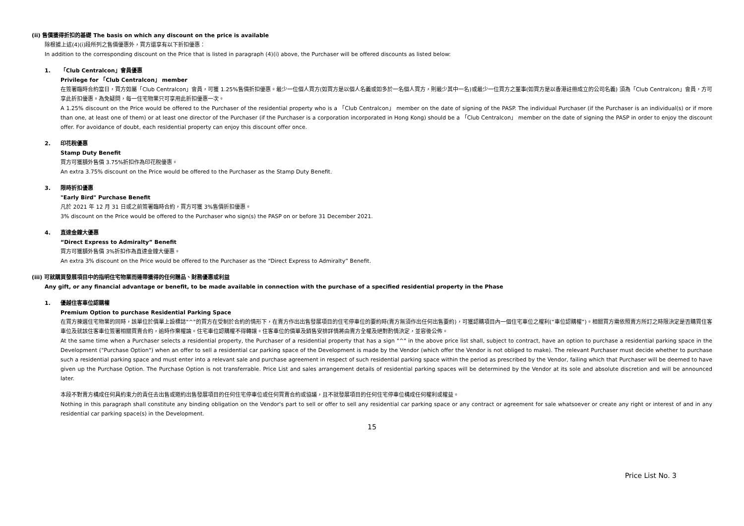(ii) 售價獲得折扣的基礎 The basis on which any discount on the price is available
除根據上述(4)(i)段所列之售價優惠外，買方還享有以下折扣優惠：
In addition to the corresponding discount on the Price that is listed in paragraph (4)(i) above, the Purchaser will be offered discounts as listed below:
1. 「Club Centralcon」會員優惠
Privilege for 「Club Centralcon」 member
在簽署臨時合約當日，買方如屬「Club Centralcon」會員，可獲 1.25%售價折扣優惠。最少一位個人買方(如買方是以個人名義或如多於一名個人買方，則最少其中一名)或最少一位買方之董事(如買方是以香港註冊成立的公司名義) 須為「Club Centralcon」會員，方可享此折扣優惠。為免疑問，每一住宅物業只可享用此折扣優惠一次。
A 1.25% discount on the Price would be offered to the Purchaser of the residential property who is a 「Club Centralcon」 member on the date of signing of the PASP. The individual Purchaser (if the Purchaser is an individual(s) or if more than one, at least one of them) or at least one director of the Purchaser (if the Purchaser is a corporation incorporated in Hong Kong) should be a 「Club Centralcon」 member on the date of signing the PASP in order to enjoy the discount offer. For avoidance of doubt, each residential property can enjoy this discount offer once.
2. 印花稅優惠
Stamp Duty Benefit
買方可獲額外售價 3.75%折扣作為印花稅優惠。
An extra 3.75% discount on the Price would be offered to the Purchaser as the Stamp Duty Benefit.
3. 限時折扣優惠
"Early Bird" Purchase Benefit
凡於 2021 年 12 月 31 日或之前簽署臨時合約，買方可獲 3%售價折扣優惠。
3% discount on the Price would be offered to the Purchaser who sign(s) the PASP on or before 31 December 2021.
4. 直達金鐘大優惠
“Direct Express to Admiralty” Benefit
買方可獲額外售價 3%折扣作為直達金鐘大優惠。
An extra 3% discount on the Price would be offered to the Purchaser as the “Direct Express to Admiralty” Benefit.
(iii) 可就購買發展項目中的指明住宅物業而連帶獲得的任何贈品、財務優惠或利益
Any gift, or any financial advantage or benefit, to be made available in connection with the purchase of a specified residential property in the Phase
1. 優越住客車位認購權
Premium Option to purchase Residential Parking Space
在買方揀選住宅物業的同時，該單位於價單上設標誌"^"的買方在受制於合約的情形下，在賣方作出出售發展項目的住宅停車位的要約時(賣方無須作出任何出售要約)，可獲認購項目內一個住宅車位之權利(“車位認購權”)。相關買方需依照賣方所訂之時限決定是否購買住客車位及就該住客車位簽署相關買賣合約，逾時作棄權論。住宅車位認購權不得轉讓。住客車位的價單及銷售安排詳情將由賣方全權及絕對酌情決定，並容後公佈。
At the same time when a Purchaser selects a residential property, the Purchaser of a residential property that has a sign "^" in the above price list shall, subject to contract, have an option to purchase a residential parking space in the Development ("Purchase Option") when an offer to sell a residential car parking space of the Development is made by the Vendor (which offer the Vendor is not obliged to make). The relevant Purchaser must decide whether to purchase such a residential parking space and must enter into a relevant sale and purchase agreement in respect of such residential parking space within the period as prescribed by the Vendor, failing which that Purchaser will be deemed to have given up the Purchase Option. The Purchase Option is not transferrable. Price List and sales arrangement details of residential parking spaces will be determined by the Vendor at its sole and absolute discretion and will be announced later.
本段不對賣方構成任何具約束力的責任去出售或邀約出售發展項目的任何住宅停車位或任何買賣合約或協議，且不就發展項目的任何住宅停車位構成任何權利或權益。
Nothing in this paragraph shall constitute any binding obligation on the Vendor's part to sell or offer to sell any residential car parking space or any contract or agreement for sale whatsoever or create any right or interest of and in any residential car parking space(s) in the Development.
15
Price List No. 3